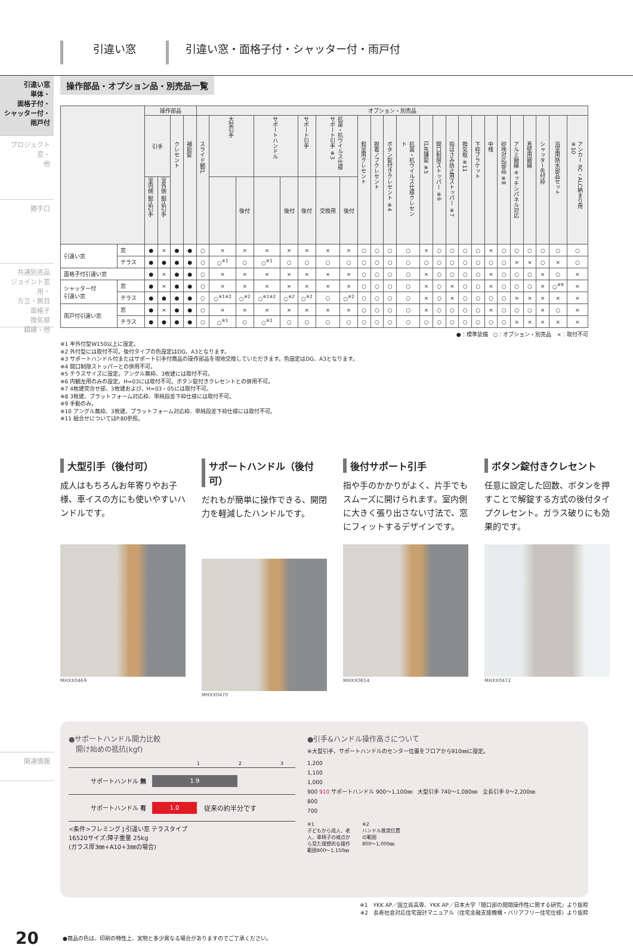引違い窓 引違い窓・面格子付・シャッター付・雨戸付
引違い窓
単体・
面格子付・
シャッター付・
雨戸付
プロジェクト窓・
他
勝手口
共通別売品
ジョイント窓用・
方立・無目
面格子
換気框
額縁・他
関連情報
操作部品・オプション品・別売品一覧
| | | 操作部品 | | | | オプション・別売品 | | | | | | | | | | | | | | | | | | | | | | | |
| --- | --- | --- | --- | --- | --- | --- | --- | --- | --- | --- | --- | --- | --- | --- | --- | --- | --- | --- | --- | --- | --- | --- | --- | --- | --- | --- | --- | --- | --- |
| | | 引手 | | クレセント | 補助錠 | スライド網戸 | 大型引手 | | サポートハンドル | | サポート引手 | 抗菌・抗ウイルス仕様 サポート引手 ※3 | | 和室用クレセント | 脱着ノブクレセント | ボタン錠付きクレセント ※4 | 抗菌・抗ウイルス仕様クレセント | 戸先鎌錠 ※5 | 開口制限ストッパー ※6 | 指はさみ防止用ストッパー ※7 | 換気框 ※11 | 下枠ブラケット | 中桟 | 砂埃対応部品 ※8 | アルミ額縁 キッチンパネル対応 | 真壁用額縁 | シャッター先付枠 | 浴室用防水部品セット | アンカー RC・ALC納まり用 ※10 |
| | | 室内側 掘込引手 | 室外側 掘込引手 | | | | | 後付 | | 後付 | 後付 | 交換用 | 後付 | | | | | | | | | | | | | | | | |
| 引違い窓 | 窓 | ● | × | ● | ● | ○ | × | × | × | × | × | × | × | ○ | ○ | ○ | ○ | × | ○ | ○ | ○ | ○ | × | ○ | ○ | ○ | ○ | ○ | ○ |
| | テラス | ● | ● | ● | ● | ○ | ○<sup>※1</sup> | ○ | ○<sup>※1</sup> | ○ | ○ | ○ | ○ | ○ | ○ | ○ | ○ | ○ | ○ | ○ | ○ | ○ | ○ | ○ | × | × | ○ | × | ○ |
| 面格子付引違い窓 | | ● | × | ● | ● | ○ | × | × | × | × | × | × | × | ○ | ○ | ○ | ○ | × | ○ | ○ | ○ | ○ | × | ○ | ○ | ○ | × | ○ | × |
| シャッター付 引違い窓 | 窓 | ● | × | ● | ● | ○ | × | × | × | × | × | × | × | ○ | ○ | ○ | ○ | × | ○ | × | ○ | ○ | × | ○ | ○ | ○ | × | ○<sup>※9</sup> | × |
| | テラス | ● | ● | ● | ● | ○ | ○<sup>※1※2</sup> | ○<sup>※2</sup> | ○<sup>※1※2</sup> | ○<sup>※2</sup> | ○<sup>※2</sup> | ○ | ○<sup>※2</sup> | ○ | ○ | ○ | ○ | × | ○ | × | ○ | ○ | ○ | ○ | × | × | × | × | × |
| 雨戸付引違い窓 | 窓 | ● | × | ● | ● | ○ | × | × | × | × | × | × | × | ○ | ○ | ○ | ○ | × | ○ | ○ | ○ | ○ | × | ○ | ○ | ○ | × | ○ | × |
| | テラス | ● | ● | ● | ● | ○ | ○<sup>※1</sup> | ○ | ○<sup>※1</sup> | ○ | ○ | ○ | ○ | ○ | ○ | ○ | ○ | ○ | ○ | ○ | ○ | ○ | ○ | ○ | × | × | × | × | × |
●：標準装備　○：オプション・別売品　×：取付不可
※1 半外付型W150以上に設定。
※2 外付型には取付不可。後付タイプの色設定はDG、A3となります。
※3 サポートハンドル付またはサポート引手付商品の操作部品を現地交換していただきます。色設定はDG、A3となります。
※4 開口制限ストッパーとの併用不可。
※5 テラスサイズに設定。アングル無枠、3枚建には取付不可。
※6 内観左用のみの設定。H=03には取付不可。ボタン錠付きクレセントとの併用不可。
※7 4枚建突合せ部、3枚建および、H=03・05には取付不可。
※8 3枚建、プラットフォーム対応枠、単純段差下枠仕様には取付不可。
※9 手動のみ。
※10 アングル無枠、3枚建、プラットフォーム対応枠、単純段差下枠仕様には取付不可。
※11 組合せについてはP.80参照。
大型引手（後付可）
成人はもちろんお年寄りやお子様、車イスの方にも使いやすいハンドルです。
MHXX0469
サポートハンドル（後付可）
だれもが簡単に操作できる、開閉力を軽減したハンドルです。
MHXX0470
後付サポート引手
指や手のかかりがよく、片手でもスムーズに開けられます。室内側に大きく張り出さない寸法で、窓にフィットするデザインです。
MHXX0654
ボタン錠付きクレセント
任意に設定した回数、ボタンを押すことで解錠する方式の後付タイプクレセント。ガラス破りにも効果的です。
MHXX0472
●サポートハンドル開力比較
　開け始めの抵抗(kgf)
1 2 3
サポートハンドル 無
1.9
サポートハンドル 有
1.0
従来の約半分です
<条件>フレミング J:引違い窓 テラスタイプ
16520サイズ:障子重量 25kg
(ガラス厚3㎜+A10+3㎜の場合)
●引手&ハンドル操作高さについて
※大型引手、サポートハンドルのセンター位置をフロアから910㎜に設定。
1,200
1,100
1,000
900 910 サポートハンドル 900〜1,100㎜　大型引手 740〜1,080㎜　全長引手 0〜2,200㎜
800
700
※1
子どもから成人、老
人、車椅子の視点か
ら見た理想的な操作
範囲800〜1,150㎜
※2
ハンドル推奨位置
の範囲
800〜1,000㎜
※1　YKK AP／国立呉高専、YKK AP／日本大学『開口部の開閉操作性に関する研究』より抜粋
※2　長寿社会対応住宅設計マニュアル（住宅金融支援機構・バリアフリー住宅仕様）より抜粋
20 ●商品の色は、印刷の特性上、実物と多少異なる場合がありますのでご了承ください。